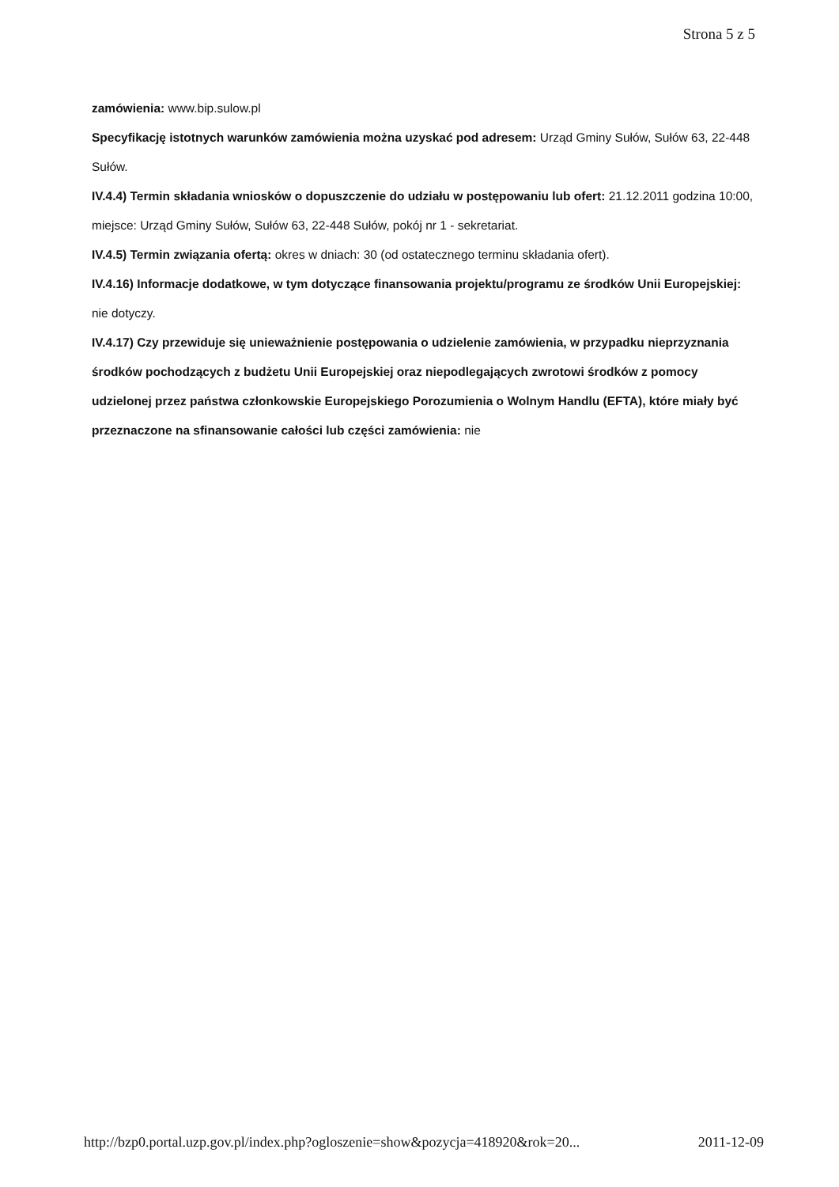Strona 5 z 5
zamówienia: www.bip.sulow.pl
Specyfikację istotnych warunków zamówienia można uzyskać pod adresem: Urząd Gminy Sułów, Sułów 63, 22-448 Sułów.
IV.4.4) Termin składania wniosków o dopuszczenie do udziału w postępowaniu lub ofert: 21.12.2011 godzina 10:00, miejsce: Urząd Gminy Sułów, Sułów 63, 22-448 Sułów, pokój nr 1 - sekretariat.
IV.4.5) Termin związania ofertą: okres w dniach: 30 (od ostatecznego terminu składania ofert).
IV.4.16) Informacje dodatkowe, w tym dotyczące finansowania projektu/programu ze środków Unii Europejskiej: nie dotyczy.
IV.4.17) Czy przewiduje się unieważnienie postępowania o udzielenie zamówienia, w przypadku nieprzyznania środków pochodzących z budżetu Unii Europejskiej oraz niepodlegających zwrotowi środków z pomocy udzielonej przez państwa członkowskie Europejskiego Porozumienia o Wolnym Handlu (EFTA), które miały być przeznaczone na sfinansowanie całości lub części zamówienia: nie
http://bzp0.portal.uzp.gov.pl/index.php?ogloszenie=show&pozycja=418920&rok=20... 2011-12-09